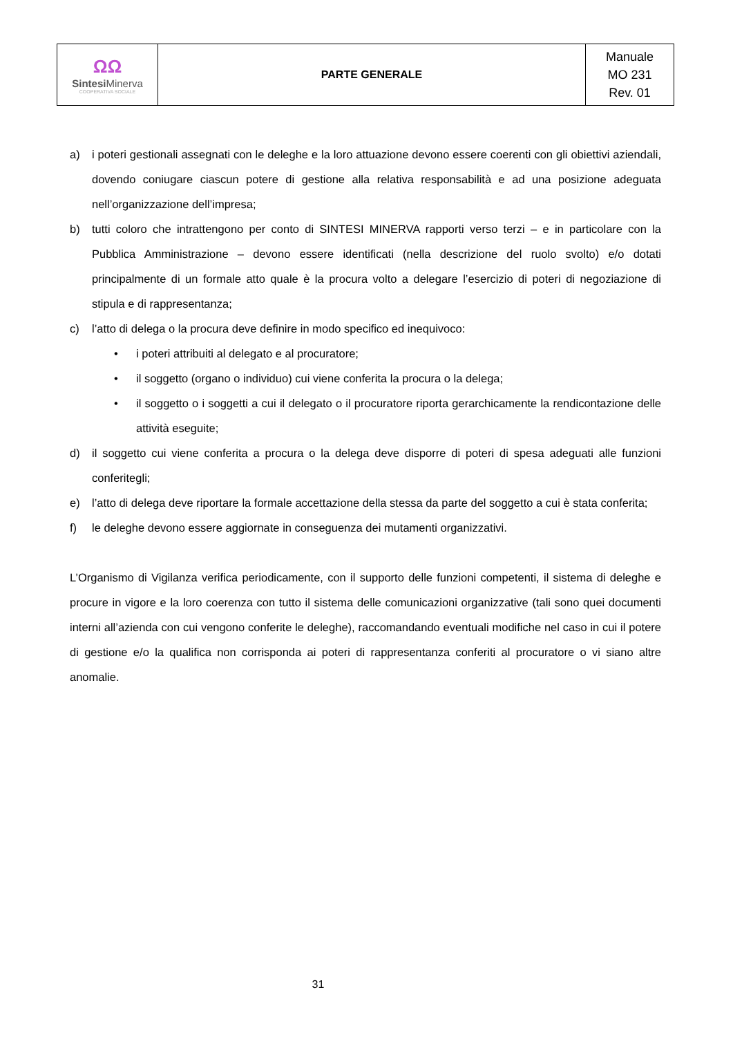| ΩΩ Sintesi Minerva COOPERATIVA SOCIALE | PARTE GENERALE | Manuale MO 231 Rev. 01 |
a) i poteri gestionali assegnati con le deleghe e la loro attuazione devono essere coerenti con gli obiettivi aziendali, dovendo coniugare ciascun potere di gestione alla relativa responsabilità e ad una posizione adeguata nell’organizzazione dell’impresa;
b) tutti coloro che intrattengono per conto di SINTESI MINERVA rapporti verso terzi – e in particolare con la Pubblica Amministrazione – devono essere identificati (nella descrizione del ruolo svolto) e/o dotati principalmente di un formale atto quale è la procura volto a delegare l’esercizio di poteri di negoziazione di stipula e di rappresentanza;
c) l’atto di delega o la procura deve definire in modo specifico ed inequivoco:
• i poteri attribuiti al delegato e al procuratore;
• il soggetto (organo o individuo) cui viene conferita la procura o la delega;
• il soggetto o i soggetti a cui il delegato o il procuratore riporta gerarchicamente la rendicontazione delle attività eseguite;
d) il soggetto cui viene conferita a procura o la delega deve disporre di poteri di spesa adeguati alle funzioni conferitegli;
e) l’atto di delega deve riportare la formale accettazione della stessa da parte del soggetto a cui è stata conferita;
f) le deleghe devono essere aggiornate in conseguenza dei mutamenti organizzativi.
L’Organismo di Vigilanza verifica periodicamente, con il supporto delle funzioni competenti, il sistema di deleghe e procure in vigore e la loro coerenza con tutto il sistema delle comunicazioni organizzative (tali sono quei documenti interni all’azienda con cui vengono conferite le deleghe), raccomandando eventuali modifiche nel caso in cui il potere di gestione e/o la qualifica non corrisponda ai poteri di rappresentanza conferiti al procuratore o vi siano altre anomalie.
31